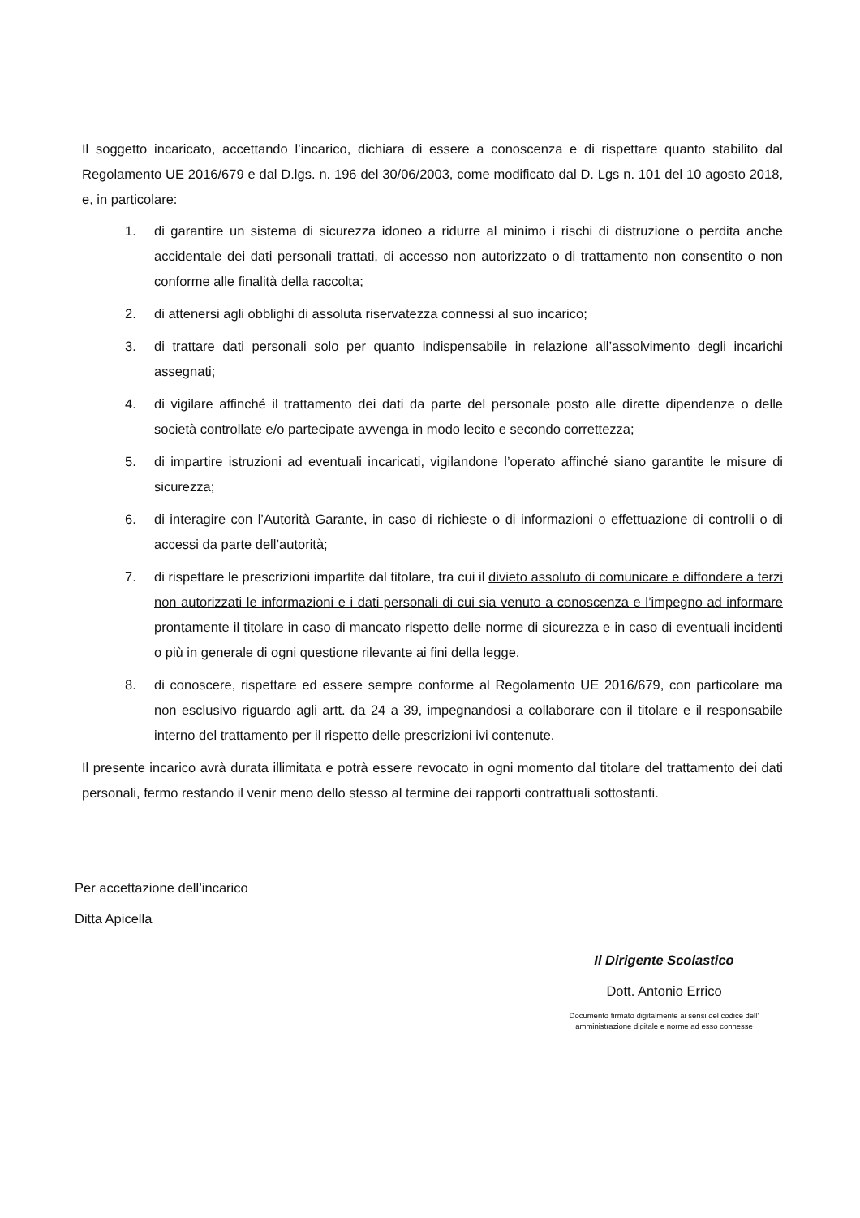Il soggetto incaricato, accettando l’incarico, dichiara di essere a conoscenza e di rispettare quanto stabilito dal Regolamento UE 2016/679 e dal D.lgs. n. 196 del 30/06/2003, come modificato dal D. Lgs n. 101 del 10 agosto 2018, e, in particolare:
1. di garantire un sistema di sicurezza idoneo a ridurre al minimo i rischi di distruzione o perdita anche accidentale dei dati personali trattati, di accesso non autorizzato o di trattamento non consentito o non conforme alle finalità della raccolta;
2. di attenersi agli obblighi di assoluta riservatezza connessi al suo incarico;
3. di trattare dati personali solo per quanto indispensabile in relazione all’assolvimento degli incarichi assegnati;
4. di vigilare affinché il trattamento dei dati da parte del personale posto alle dirette dipendenze o delle società controllate e/o partecipate avvenga in modo lecito e secondo correttezza;
5. di impartire istruzioni ad eventuali incaricati, vigilandone l’operato affinché siano garantite le misure di sicurezza;
6. di interagire con l’Autorità Garante, in caso di richieste o di informazioni o effettuazione di controlli o di accessi da parte dell’autorità;
7. di rispettare le prescrizioni impartite dal titolare, tra cui il divieto assoluto di comunicare e diffondere a terzi non autorizzati le informazioni e i dati personali di cui sia venuto a conoscenza e l’impegno ad informare prontamente il titolare in caso di mancato rispetto delle norme di sicurezza e in caso di eventuali incidenti o più in generale di ogni questione rilevante ai fini della legge.
8. di conoscere, rispettare ed essere sempre conforme al Regolamento UE 2016/679, con particolare ma non esclusivo riguardo agli artt. da 24 a 39, impegnandosi a collaborare con il titolare e il responsabile interno del trattamento per il rispetto delle prescrizioni ivi contenute.
Il presente incarico avrà durata illimitata e potrà essere revocato in ogni momento dal titolare del trattamento dei dati personali, fermo restando il venir meno dello stesso al termine dei rapporti contrattuali sottostanti.
Per accettazione dell’incarico
Ditta Apicella
Il Dirigente Scolastico
Dott. Antonio Errico
Documento firmato digitalmente ai sensi del codice dell’
amministrazione digitale e norme ad esso connesse